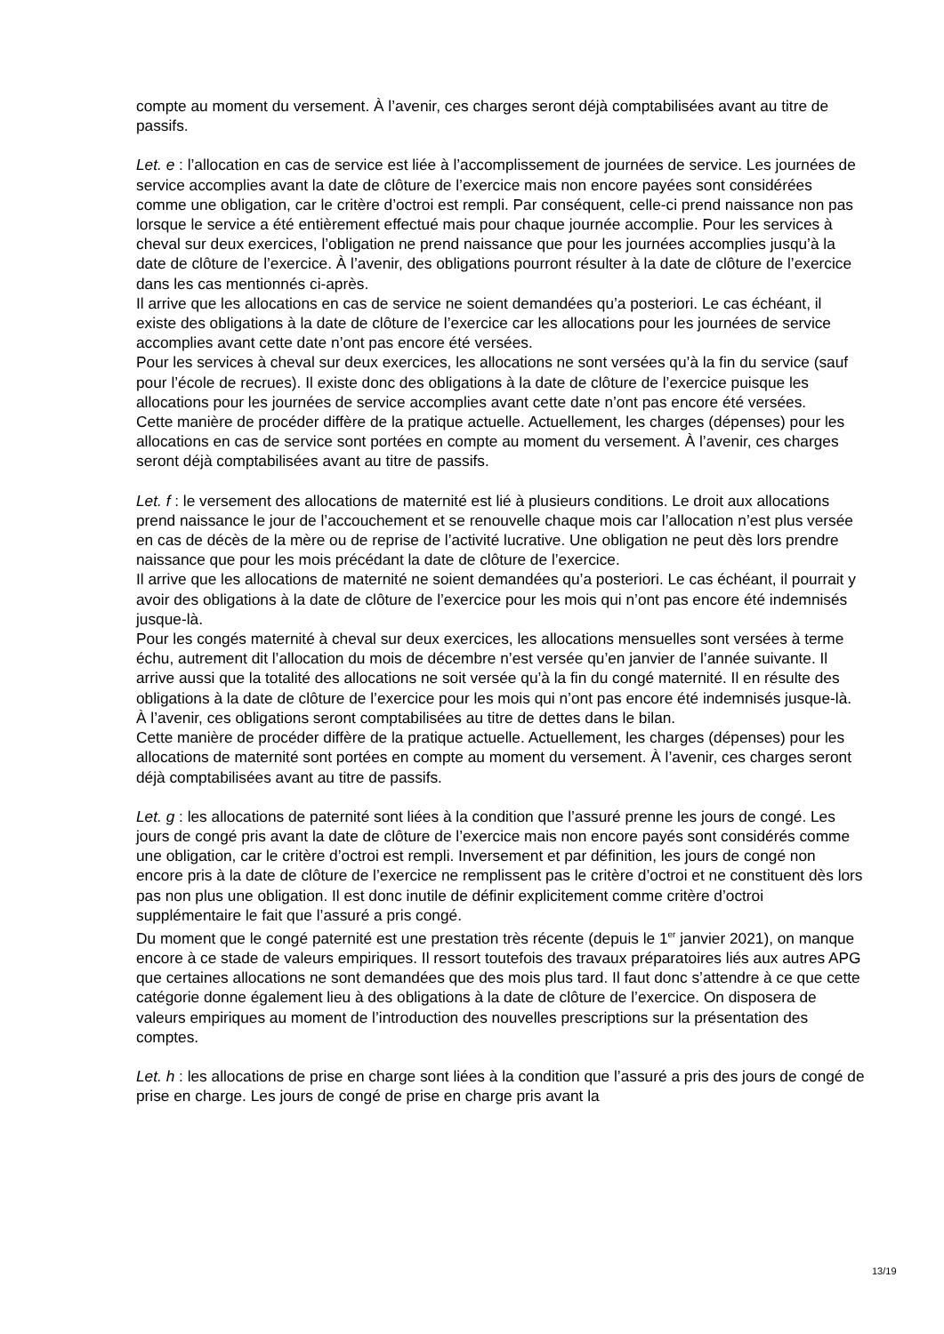compte au moment du versement. À l’avenir, ces charges seront déjà comptabilisées avant au titre de passifs.
Let. e : l’allocation en cas de service est liée à l’accomplissement de journées de service. Les journées de service accomplies avant la date de clôture de l’exercice mais non encore payées sont considérées comme une obligation, car le critère d’octroi est rempli. Par conséquent, celle-ci prend naissance non pas lorsque le service a été entièrement effectué mais pour chaque journée accomplie. Pour les services à cheval sur deux exercices, l’obligation ne prend naissance que pour les journées accomplies jusqu’à la date de clôture de l’exercice. À l’avenir, des obligations pourront résulter à la date de clôture de l’exercice dans les cas mentionnés ci-après.
Il arrive que les allocations en cas de service ne soient demandées qu’a posteriori. Le cas échéant, il existe des obligations à la date de clôture de l’exercice car les allocations pour les journées de service accomplies avant cette date n’ont pas encore été versées.
Pour les services à cheval sur deux exercices, les allocations ne sont versées qu’à la fin du service (sauf pour l’école de recrues). Il existe donc des obligations à la date de clôture de l’exercice puisque les allocations pour les journées de service accomplies avant cette date n’ont pas encore été versées.
Cette manière de procéder diffère de la pratique actuelle. Actuellement, les charges (dépenses) pour les allocations en cas de service sont portées en compte au moment du versement. À l’avenir, ces charges seront déjà comptabilisées avant au titre de passifs.
Let. f : le versement des allocations de maternité est lié à plusieurs conditions. Le droit aux allocations prend naissance le jour de l’accouchement et se renouvelle chaque mois car l’allocation n’est plus versée en cas de décès de la mère ou de reprise de l’activité lucrative. Une obligation ne peut dès lors prendre naissance que pour les mois précédant la date de clôture de l’exercice.
Il arrive que les allocations de maternité ne soient demandées qu’a posteriori. Le cas échéant, il pourrait y avoir des obligations à la date de clôture de l’exercice pour les mois qui n’ont pas encore été indemnisés jusque-là.
Pour les congés maternité à cheval sur deux exercices, les allocations mensuelles sont versées à terme échu, autrement dit l’allocation du mois de décembre n’est versée qu’en janvier de l’année suivante. Il arrive aussi que la totalité des allocations ne soit versée qu’à la fin du congé maternité. Il en résulte des obligations à la date de clôture de l’exercice pour les mois qui n’ont pas encore été indemnisés jusque-là. À l’avenir, ces obligations seront comptabilisées au titre de dettes dans le bilan.
Cette manière de procéder diffère de la pratique actuelle. Actuellement, les charges (dépenses) pour les allocations de maternité sont portées en compte au moment du versement. À l’avenir, ces charges seront déjà comptabilisées avant au titre de passifs.
Let. g : les allocations de paternité sont liées à la condition que l’assuré prenne les jours de congé. Les jours de congé pris avant la date de clôture de l’exercice mais non encore payés sont considérés comme une obligation, car le critère d’octroi est rempli. Inversement et par définition, les jours de congé non encore pris à la date de clôture de l’exercice ne remplissent pas le critère d’octroi et ne constituent dès lors pas non plus une obligation. Il est donc inutile de définir explicitement comme critère d’octroi supplémentaire le fait que l’assuré a pris congé.
Du moment que le congé paternité est une prestation très récente (depuis le 1<sup>er</sup> janvier 2021), on manque encore à ce stade de valeurs empiriques. Il ressort toutefois des travaux préparatoires liés aux autres APG que certaines allocations ne sont demandées que des mois plus tard. Il faut donc s’attendre à ce que cette catégorie donne également lieu à des obligations à la date de clôture de l’exercice. On disposera de valeurs empiriques au moment de l’introduction des nouvelles prescriptions sur la présentation des comptes.
Let. h : les allocations de prise en charge sont liées à la condition que l’assuré a pris des jours de congé de prise en charge. Les jours de congé de prise en charge pris avant la
13/19